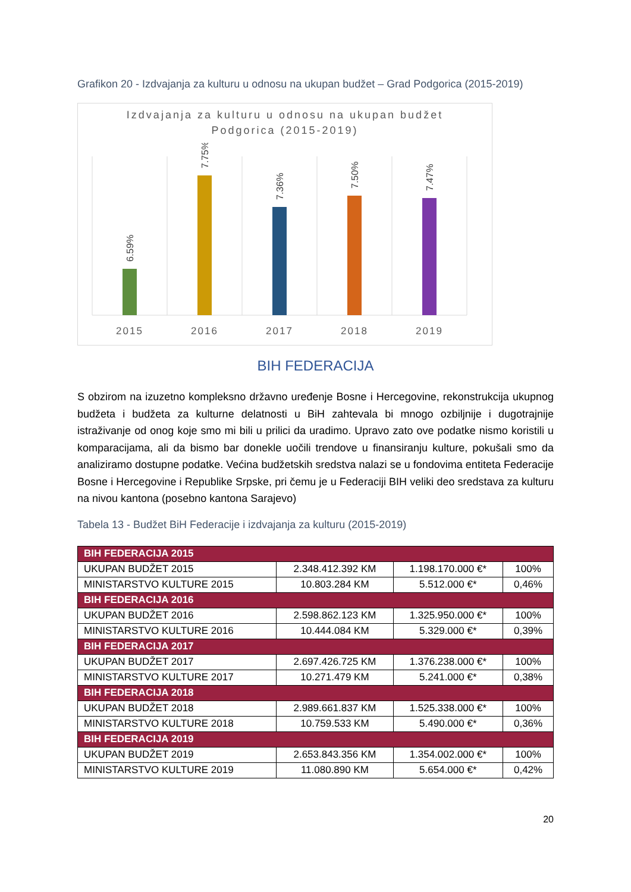Grafikon 20 - Izdvajanja za kulturu u odnosu na ukupan budžet – Grad Podgorica (2015-2019)
Izdvajanja za kulturu u odnosu na ukupan budžet
Podgorica (2015-2019)
6.59%
7.75%
7.36%
7.50%
7.47%
2015
2016
2017
2018
2019
BIH FEDERACIJA
S obzirom na izuzetno kompleksno državno uređenje Bosne i Hercegovine, rekonstrukcija ukupnog budžeta i budžeta za kulturne delatnosti u BiH zahtevala bi mnogo ozbiljnije i dugotrajnije istraživanje od onog koje smo mi bili u prilici da uradimo. Upravo zato ove podatke nismo koristili u komparacijama, ali da bismo bar donekle uočili trendove u finansiranju kulture, pokušali smo da analiziramo dostupne podatke. Većina budžetskih sredstva nalazi se u fondovima entiteta Federacije Bosne i Hercegovine i Republike Srpske, pri čemu je u Federaciji BIH veliki deo sredstava za kulturu na nivou kantona (posebno kantona Sarajevo)
Tabela 13 - Budžet BiH Federacije i izdvajanja za kulturu (2015-2019)
| BIH FEDERACIJA 2015 | | | |
| UKUPAN BUDŽET 2015 | 2.348.412.392 KM | 1.198.170.000 €* | 100% |
| MINISTARSTVO KULTURE 2015 | 10.803.284 KM | 5.512.000 €* | 0,46% |
| BIH FEDERACIJA 2016 | | | |
| UKUPAN BUDŽET 2016 | 2.598.862.123 KM | 1.325.950.000 €* | 100% |
| MINISTARSTVO KULTURE 2016 | 10.444.084 KM | 5.329.000 €* | 0,39% |
| BIH FEDERACIJA 2017 | | | |
| UKUPAN BUDŽET 2017 | 2.697.426.725 KM | 1.376.238.000 €* | 100% |
| MINISTARSTVO KULTURE 2017 | 10.271.479 KM | 5.241.000 €* | 0,38% |
| BIH FEDERACIJA 2018 | | | |
| UKUPAN BUDŽET 2018 | 2.989.661.837 KM | 1.525.338.000 €* | 100% |
| MINISTARSTVO KULTURE 2018 | 10.759.533 KM | 5.490.000 €* | 0,36% |
| BIH FEDERACIJA 2019 | | | |
| UKUPAN BUDŽET 2019 | 2.653.843.356 KM | 1.354.002.000 €* | 100% |
| MINISTARSTVO KULTURE 2019 | 11.080.890 KM | 5.654.000 €* | 0,42% |
20